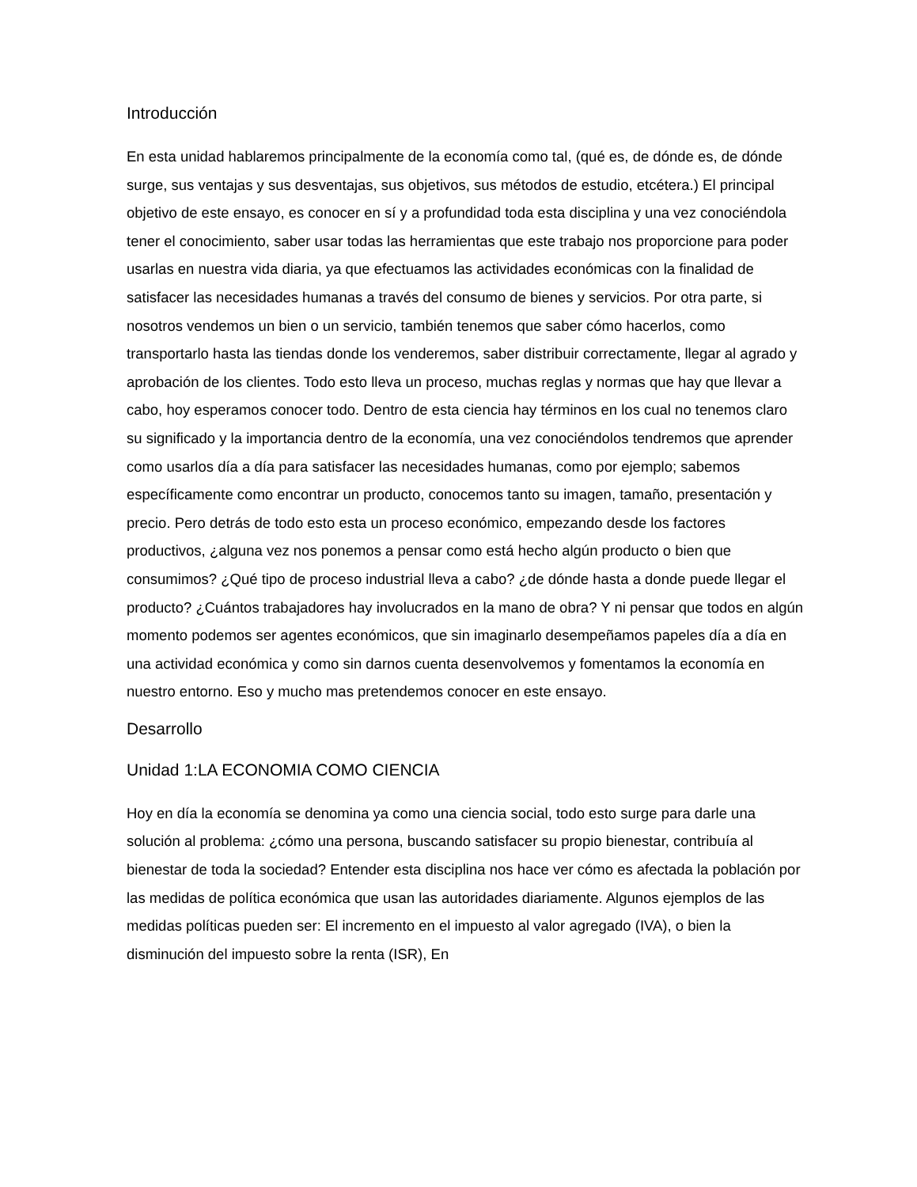Introducción
En esta unidad hablaremos principalmente de la economía como tal, (qué es, de dónde es, de dónde surge, sus ventajas y sus desventajas, sus objetivos, sus métodos de estudio, etcétera.) El principal objetivo de este ensayo, es conocer en sí y a profundidad toda esta disciplina y una vez conociéndola tener el conocimiento, saber usar todas las herramientas que este trabajo nos proporcione para poder usarlas en nuestra vida diaria, ya que efectuamos las actividades económicas con la finalidad de satisfacer las necesidades humanas a través del consumo de bienes y servicios. Por otra parte, si nosotros vendemos un bien o un servicio, también tenemos que saber cómo hacerlos, como transportarlo hasta las tiendas donde los venderemos, saber distribuir correctamente, llegar al agrado y aprobación de los clientes. Todo esto lleva un proceso, muchas reglas y normas que hay que llevar a cabo, hoy esperamos conocer todo. Dentro de esta ciencia hay términos en los cual no tenemos claro su significado y la importancia dentro de la economía, una vez conociéndolos tendremos que aprender como usarlos día a día para satisfacer las necesidades humanas, como por ejemplo; sabemos específicamente como encontrar un producto, conocemos tanto su imagen, tamaño, presentación y precio. Pero detrás de todo esto esta un proceso económico, empezando desde los factores productivos, ¿alguna vez nos ponemos a pensar como está hecho algún producto o bien que consumimos? ¿Qué tipo de proceso industrial lleva a cabo? ¿de dónde hasta a donde puede llegar el producto? ¿Cuántos trabajadores hay involucrados en la mano de obra? Y ni pensar que todos en algún momento podemos ser agentes económicos, que sin imaginarlo desempeñamos papeles día a día en una actividad económica y como sin darnos cuenta desenvolvemos y fomentamos la economía en nuestro entorno. Eso y mucho mas pretendemos conocer en este ensayo.
Desarrollo
Unidad 1:LA ECONOMIA COMO CIENCIA
Hoy en día la economía se denomina ya como una ciencia social, todo esto surge para darle una solución al problema: ¿cómo una persona, buscando satisfacer su propio bienestar, contribuía al bienestar de toda la sociedad? Entender esta disciplina nos hace ver cómo es afectada la población por las medidas de política económica que usan las autoridades diariamente. Algunos ejemplos de las medidas políticas pueden ser: El incremento en el impuesto al valor agregado (IVA), o bien la disminución del impuesto sobre la renta (ISR), En